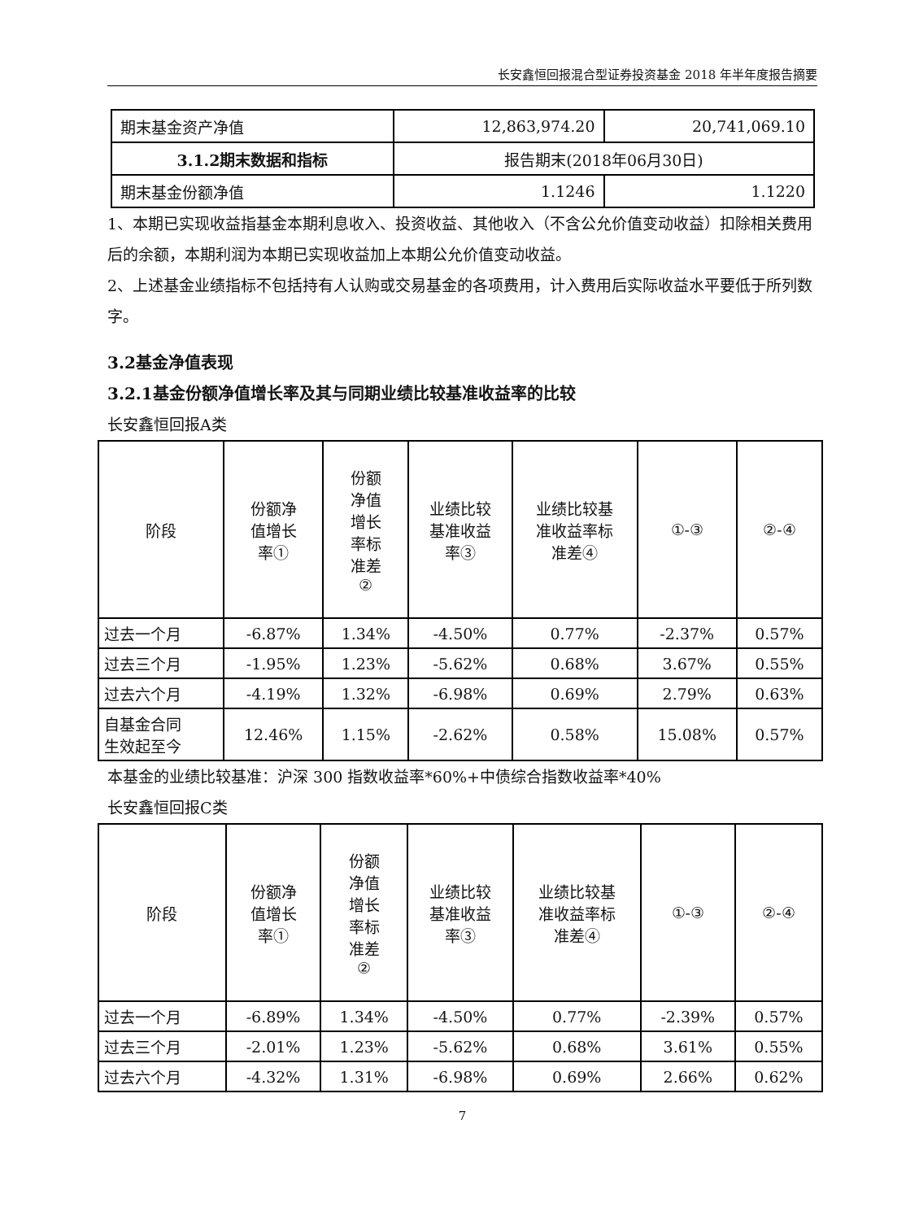长安鑫恒回报混合型证券投资基金 2018 年半年度报告摘要
| 期末基金资产净值 | 12,863,974.20 | 20,741,069.10 |
| 3.1.2期末数据和指标 | 报告期末(2018年06月30日) | |
| 期末基金份额净值 | 1.1246 | 1.1220 |
1、本期已实现收益指基金本期利息收入、投资收益、其他收入（不含公允价值变动收益）扣除相关费用后的余额，本期利润为本期已实现收益加上本期公允价值变动收益。
2、上述基金业绩指标不包括持有人认购或交易基金的各项费用，计入费用后实际收益水平要低于所列数字。
3.2基金净值表现
3.2.1基金份额净值增长率及其与同期业绩比较基准收益率的比较
长安鑫恒回报A类
| 阶段 | 份额净 值增长 率① | 份额 净值 增长 率标 准差 ② | 业绩比较 基准收益 率③ | 业绩比较基 准收益率标 准差④ | ①-③ | ②-④ |
| --- | --- | --- | --- | --- | --- | --- |
| 过去一个月 | -6.87% | 1.34% | -4.50% | 0.77% | -2.37% | 0.57% |
| 过去三个月 | -1.95% | 1.23% | -5.62% | 0.68% | 3.67% | 0.55% |
| 过去六个月 | -4.19% | 1.32% | -6.98% | 0.69% | 2.79% | 0.63% |
| 自基金合同 生效起至今 | 12.46% | 1.15% | -2.62% | 0.58% | 15.08% | 0.57% |
本基金的业绩比较基准：沪深 300 指数收益率*60%+中债综合指数收益率*40%
长安鑫恒回报C类
| 阶段 | 份额净 值增长 率① | 份额 净值 增长 率标 准差 ② | 业绩比较 基准收益 率③ | 业绩比较基 准收益率标 准差④ | ①-③ | ②-④ |
| --- | --- | --- | --- | --- | --- | --- |
| 过去一个月 | -6.89% | 1.34% | -4.50% | 0.77% | -2.39% | 0.57% |
| 过去三个月 | -2.01% | 1.23% | -5.62% | 0.68% | 3.61% | 0.55% |
| 过去六个月 | -4.32% | 1.31% | -6.98% | 0.69% | 2.66% | 0.62% |
7